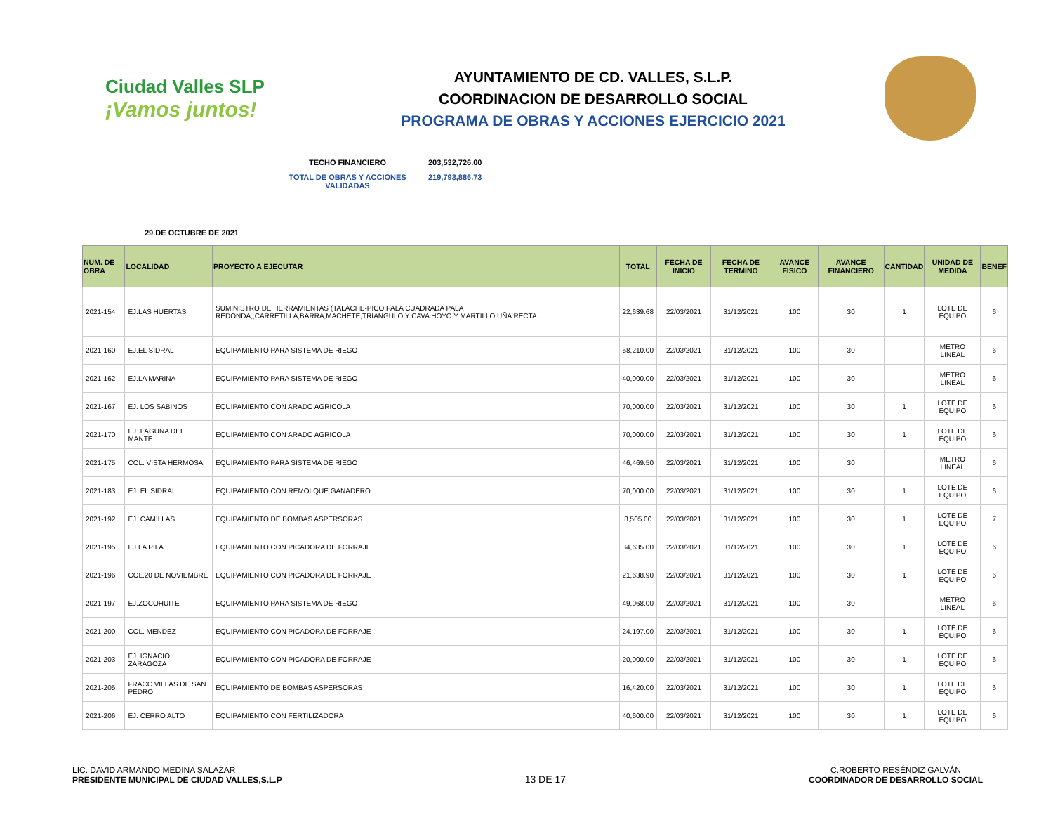Ciudad Valles SLP
¡Vamos juntos!
AYUNTAMIENTO DE CD. VALLES, S.L.P.
COORDINACION DE DESARROLLO SOCIAL
PROGRAMA DE OBRAS Y ACCIONES EJERCICIO 2021
TECHO FINANCIERO 203,532,726.00
TOTAL DE OBRAS Y ACCIONES VALIDADAS 219,793,886.73
29 DE OCTUBRE DE 2021
| NUM. DE OBRA | LOCALIDAD | PROYECTO A EJECUTAR | TOTAL | FECHA DE INICIO | FECHA DE TERMINO | AVANCE FISICO | AVANCE FINANCIERO | CANTIDAD | UNIDAD DE MEDIDA | BENEF |
| --- | --- | --- | --- | --- | --- | --- | --- | --- | --- | --- |
| 2021-154 | EJ.LAS HUERTAS | SUMINISTRO DE HERRAMIENTAS (TALACHE-PICO,PALA CUADRADA PALA REDONDA,,CARRETILLA,BARRA,MACHETE,TRIANGULO Y CAVA HOYO Y MARTILLO UÑA RECTA | 22,639.68 | 22/03/2021 | 31/12/2021 | 100 | 30 | 1 | LOTE DE EQUIPO | 6 |
| 2021-160 | EJ.EL SIDRAL | EQUIPAMIENTO PARA SISTEMA DE RIEGO | 58,210.00 | 22/03/2021 | 31/12/2021 | 100 | 30 | | METRO LINEAL | 6 |
| 2021-162 | EJ.LA MARINA | EQUIPAMIENTO PARA SISTEMA DE RIEGO | 40,000.00 | 22/03/2021 | 31/12/2021 | 100 | 30 | | METRO LINEAL | 6 |
| 2021-167 | EJ. LOS SABINOS | EQUIPAMIENTO CON ARADO AGRICOLA | 70,000.00 | 22/03/2021 | 31/12/2021 | 100 | 30 | 1 | LOTE DE EQUIPO | 6 |
| 2021-170 | EJ. LAGUNA DEL MANTE | EQUIPAMIENTO CON ARADO AGRICOLA | 70,000.00 | 22/03/2021 | 31/12/2021 | 100 | 30 | 1 | LOTE DE EQUIPO | 6 |
| 2021-175 | COL. VISTA HERMOSA | EQUIPAMIENTO PARA SISTEMA DE RIEGO | 46,469.50 | 22/03/2021 | 31/12/2021 | 100 | 30 | | METRO LINEAL | 6 |
| 2021-183 | EJ. EL SIDRAL | EQUIPAMIENTO CON REMOLQUE GANADERO | 70,000.00 | 22/03/2021 | 31/12/2021 | 100 | 30 | 1 | LOTE DE EQUIPO | 6 |
| 2021-192 | EJ. CAMILLAS | EQUIPAMIENTO DE BOMBAS ASPERSORAS | 8,505.00 | 22/03/2021 | 31/12/2021 | 100 | 30 | 1 | LOTE DE EQUIPO | 7 |
| 2021-195 | EJ.LA PILA | EQUIPAMIENTO CON PICADORA DE FORRAJE | 34,635.00 | 22/03/2021 | 31/12/2021 | 100 | 30 | 1 | LOTE DE EQUIPO | 6 |
| 2021-196 | COL.20 DE NOVIEMBRE | EQUIPAMIENTO CON PICADORA DE FORRAJE | 21,638.90 | 22/03/2021 | 31/12/2021 | 100 | 30 | 1 | LOTE DE EQUIPO | 6 |
| 2021-197 | EJ.ZOCOHUITE | EQUIPAMIENTO PARA SISTEMA DE RIEGO | 49,068.00 | 22/03/2021 | 31/12/2021 | 100 | 30 | | METRO LINEAL | 6 |
| 2021-200 | COL. MENDEZ | EQUIPAMIENTO CON PICADORA DE FORRAJE | 24,197.00 | 22/03/2021 | 31/12/2021 | 100 | 30 | 1 | LOTE DE EQUIPO | 6 |
| 2021-203 | EJ. IGNACIO ZARAGOZA | EQUIPAMIENTO CON PICADORA DE FORRAJE | 20,000.00 | 22/03/2021 | 31/12/2021 | 100 | 30 | 1 | LOTE DE EQUIPO | 6 |
| 2021-205 | FRACC VILLAS DE SAN PEDRO | EQUIPAMIENTO DE BOMBAS ASPERSORAS | 16,420.00 | 22/03/2021 | 31/12/2021 | 100 | 30 | 1 | LOTE DE EQUIPO | 6 |
| 2021-206 | EJ. CERRO ALTO | EQUIPAMIENTO CON FERTILIZADORA | 40,600.00 | 22/03/2021 | 31/12/2021 | 100 | 30 | 1 | LOTE DE EQUIPO | 6 |
LIC. DAVID ARMANDO MEDINA SALAZAR
PRESIDENTE MUNICIPAL DE CIUDAD VALLES,S.L.P
13 DE 17
C.ROBERTO RESÉNDIZ GALVÁN
COORDINADOR DE DESARROLLO SOCIAL